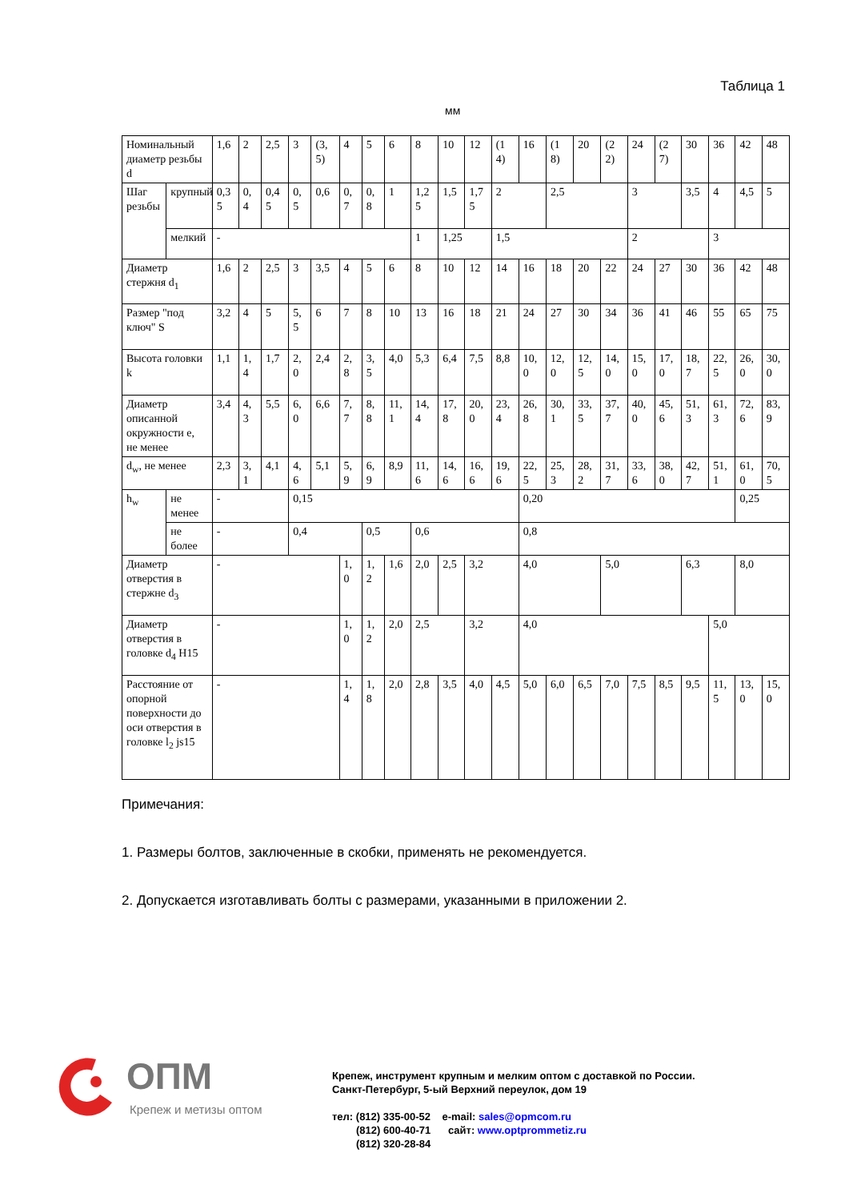Таблица 1
мм
| Номинальный диаметр резьбы d | | 1,6 | 2 | 2,5 | 3 | (3,5) | 4 | 5 | 6 | 8 | 10 | 12 | (14) | 16 | (18) | 20 | (22) | 24 | (27) | 30 | 36 | 42 | 48 |
| Шаг резьбы | крупный | 0,35 | 0,4 | 0,45 | 0,5 | 0,6 | 0,7 | 0,8 | 1 | 1,25 | 1,5 | 1,75 | 2 | | 2,5 | | | 3 | | 3,5 | 4 | 4,5 | 5 |
| | мелкий | - | | | | | | | | 1 | 1,25 | | 1,5 | | | | | 2 | | | 3 | | |
| Диаметр стержня d<sub>1</sub> | | 1,6 | 2 | 2,5 | 3 | 3,5 | 4 | 5 | 6 | 8 | 10 | 12 | 14 | 16 | 18 | 20 | 22 | 24 | 27 | 30 | 36 | 42 | 48 |
| Размер "под ключ" S | | 3,2 | 4 | 5 | 5,5 | 6 | 7 | 8 | 10 | 13 | 16 | 18 | 21 | 24 | 27 | 30 | 34 | 36 | 41 | 46 | 55 | 65 | 75 |
| Высота головки k | | 1,1 | 1,4 | 1,7 | 2,0 | 2,4 | 2,8 | 3,5 | 4,0 | 5,3 | 6,4 | 7,5 | 8,8 | 10,0 | 12,0 | 12,5 | 14,0 | 15,0 | 17,0 | 18,7 | 22,5 | 26,0 | 30,0 |
| Диаметр описанной окружности е, не менее | | 3,4 | 4,3 | 5,5 | 6,0 | 6,6 | 7,7 | 8,8 | 11,1 | 14,4 | 17,8 | 20,0 | 23,4 | 26,8 | 30,1 | 33,5 | 37,7 | 40,0 | 45,6 | 51,3 | 61,3 | 72,6 | 83,9 |
| d<sub>w</sub>, не менее | | 2,3 | 3,1 | 4,1 | 4,6 | 5,1 | 5,9 | 6,9 | 8,9 | 11,6 | 14,6 | 16,6 | 19,6 | 22,5 | 25,3 | 28,2 | 31,7 | 33,6 | 38,0 | 42,7 | 51,1 | 61,0 | 70,5 |
| h<sub>w</sub> | не менее | - | | | 0,15 | | | | | | | | | 0,20 | | | | | | | | 0,25 | |
| | не более | - | | | 0,4 | | | 0,5 | | 0,6 | | | | 0,8 | | | | | | | | | |
| Диаметр отверстия в стержне d<sub>3</sub> | | - | | | | | 1,0 | 1,2 | 1,6 | 2,0 | 2,5 | 3,2 | | 4,0 | | | 5,0 | | | 6,3 | | 8,0 | |
| Диаметр отверстия в головке d<sub>4</sub> H15 | | - | | | | | 1,0 | 1,2 | 2,0 | 2,5 | | 3,2 | | 4,0 | | | | | | | 5,0 | | |
| Расстояние от опорной поверхности до оси отверстия в головке l<sub>2</sub> js15 | | - | | | | | 1,4 | 1,8 | 2,0 | 2,8 | 3,5 | 4,0 | 4,5 | 5,0 | 6,0 | 6,5 | 7,0 | 7,5 | 8,5 | 9,5 | 11,5 | 13,0 | 15,0 |
Примечания:
1. Размеры болтов, заключенные в скобки, применять не рекомендуется.
2. Допускается изготавливать болты с размерами, указанными в приложении 2.
ОПМ
Крепеж и метизы оптом
Крепеж, инструмент крупным и мелким оптом с доставкой по России.
Санкт-Петербург, 5-ый Верхний переулок, дом 19
тел: (812) 335-00-52 e-mail: sales@opmcom.ru
(812) 600-40-71 сайт: www.optprommetiz.ru
(812) 320-28-84